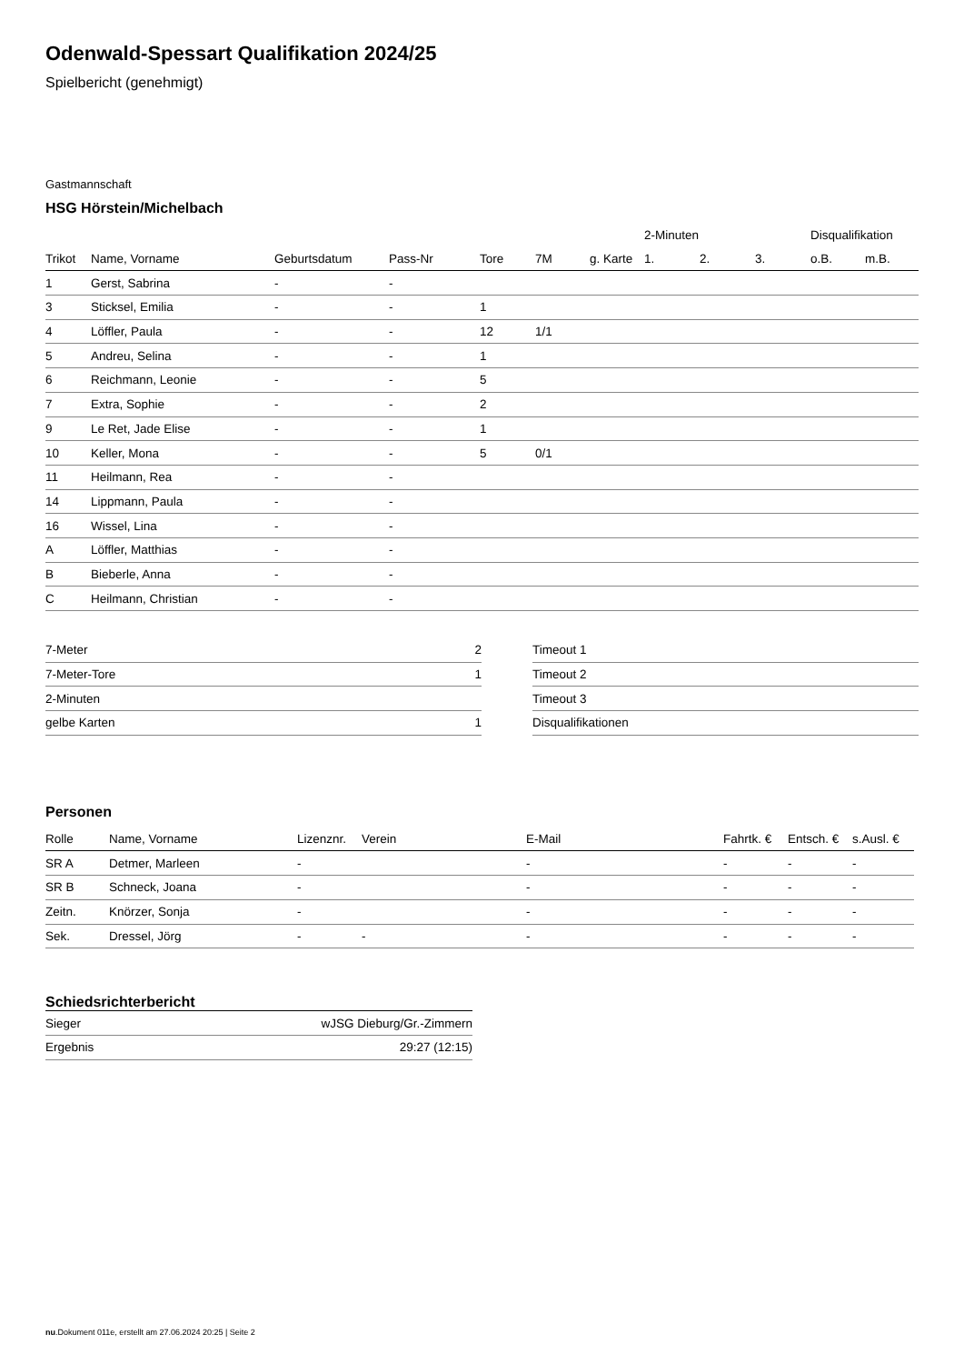Odenwald-Spessart Qualifikation 2024/25
Spielbericht (genehmigt)
Gastmannschaft
HSG Hörstein/Michelbach
| | | | | | | | 2-Minuten | | | Disqualifikation | |
| Trikot | Name, Vorname | Geburtsdatum | Pass-Nr | Tore | 7M | g. Karte | 1. | 2. | 3. | o.B. | m.B. |
| 1 | Gerst, Sabrina | - | - | | | | | | | | |
| 3 | Sticksel, Emilia | - | - | 1 | | | | | | | |
| 4 | Löffler, Paula | - | - | 12 | 1/1 | | | | | | |
| 5 | Andreu, Selina | - | - | 1 | | | | | | | |
| 6 | Reichmann, Leonie | - | - | 5 | | | | | | | |
| 7 | Extra, Sophie | - | - | 2 | | | | | | | |
| 9 | Le Ret, Jade Elise | - | - | 1 | | | | | | | |
| 10 | Keller, Mona | - | - | 5 | 0/1 | | | | | | |
| 11 | Heilmann, Rea | - | - | | | | | | | | |
| 14 | Lippmann, Paula | - | - | | | | | | | | |
| 16 | Wissel, Lina | - | - | | | | | | | | |
| A | Löffler, Matthias | - | - | | | | | | | | |
| B | Bieberle, Anna | - | - | | | | | | | | |
| C | Heilmann, Christian | - | - | | | | | | | | |
| 7-Meter | 2 |
| 7-Meter-Tore | 1 |
| 2-Minuten | |
| gelbe Karten | 1 |
| Timeout 1 |
| Timeout 2 |
| Timeout 3 |
| Disqualifikationen |
Personen
| Rolle | Name, Vorname | Lizenznr. | Verein | E-Mail | Fahrtk. € | Entsch. € | s.Ausl. € |
| --- | --- | --- | --- | --- | --- | --- | --- |
| SR A | Detmer, Marleen | - | | - | - | - | - |
| SR B | Schneck, Joana | - | | - | - | - | - |
| Zeitn. | Knörzer, Sonja | - | | - | - | - | - |
| Sek. | Dressel, Jörg | - | - | - | - | - | - |
Schiedsrichterbericht
| Sieger | wJSG Dieburg/Gr.-Zimmern |
| Ergebnis | 29:27 (12:15) |
nu.Dokument 011e, erstellt am 27.06.2024 20:25 | Seite 2